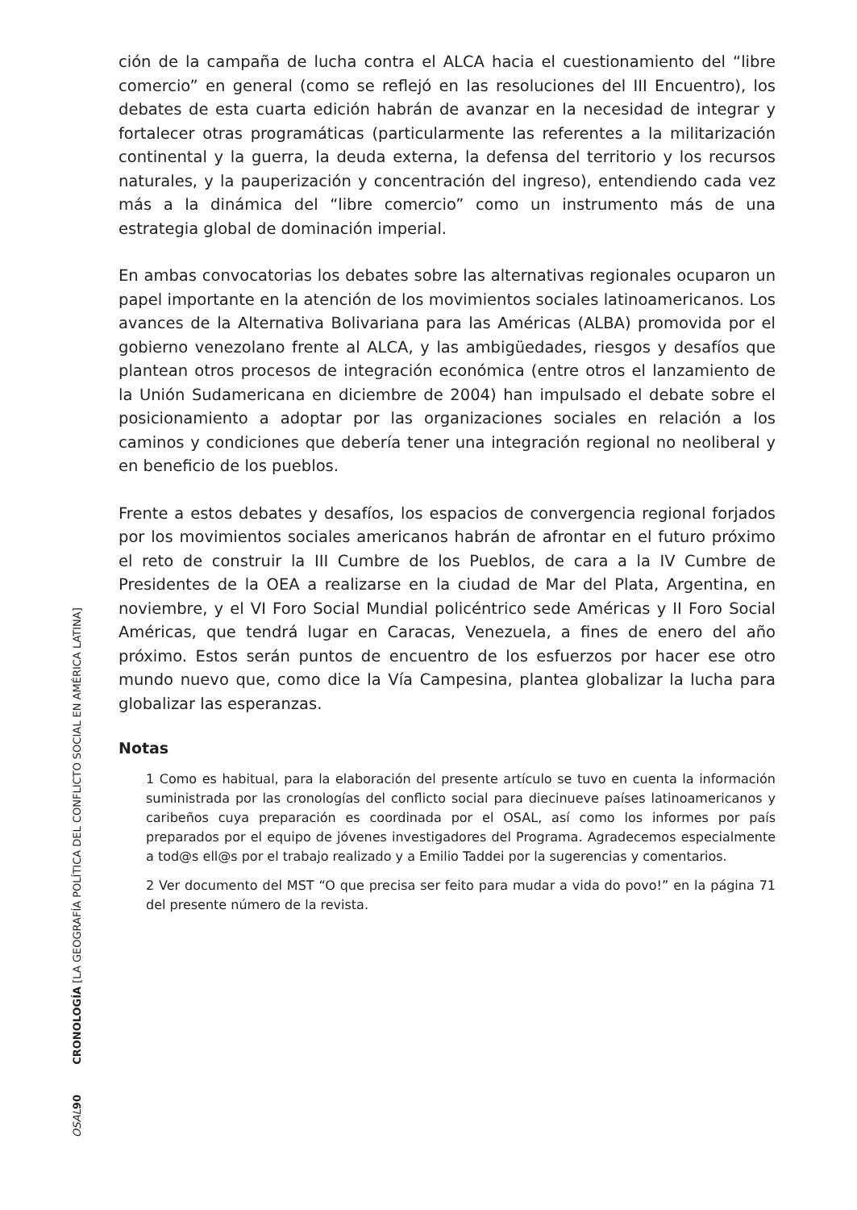ción de la campaña de lucha contra el ALCA hacia el cuestionamiento del “libre comercio” en general (como se reflejó en las resoluciones del III Encuentro), los debates de esta cuarta edición habrán de avanzar en la necesidad de integrar y fortalecer otras programáticas (particularmente las referentes a la militarización continental y la guerra, la deuda externa, la defensa del territorio y los recursos naturales, y la pauperización y concentración del ingreso), entendiendo cada vez más a la dinámica del “libre comercio” como un instrumento más de una estrategia global de dominación imperial.
En ambas convocatorias los debates sobre las alternativas regionales ocuparon un papel importante en la atención de los movimientos sociales latinoamericanos. Los avances de la Alternativa Bolivariana para las Américas (ALBA) promovida por el gobierno venezolano frente al ALCA, y las ambigüedades, riesgos y desafíos que plantean otros procesos de integración económica (entre otros el lanzamiento de la Unión Sudamericana en diciembre de 2004) han impulsado el debate sobre el posicionamiento a adoptar por las organizaciones sociales en relación a los caminos y condiciones que debería tener una integración regional no neoliberal y en beneficio de los pueblos.
Frente a estos debates y desafíos, los espacios de convergencia regional forjados por los movimientos sociales americanos habrán de afrontar en el futuro próximo el reto de construir la III Cumbre de los Pueblos, de cara a la IV Cumbre de Presidentes de la OEA a realizarse en la ciudad de Mar del Plata, Argentina, en noviembre, y el VI Foro Social Mundial policéntrico sede Américas y II Foro Social Américas, que tendrá lugar en Caracas, Venezuela, a fines de enero del año próximo. Estos serán puntos de encuentro de los esfuerzos por hacer ese otro mundo nuevo que, como dice la Vía Campesina, plantea globalizar la lucha para globalizar las esperanzas.
Notas
1 Como es habitual, para la elaboración del presente artículo se tuvo en cuenta la información suministrada por las cronologías del conflicto social para diecinueve países latinoamericanos y caribeños cuya preparación es coordinada por el OSAL, así como los informes por país preparados por el equipo de jóvenes investigadores del Programa. Agradecemos especialmente a tod@s ell@s por el trabajo realizado y a Emilio Taddei por la sugerencias y comentarios.
2 Ver documento del MST “O que precisa ser feito para mudar a vida do povo!” en la página 71 del presente número de la revista.
OSAL 90 CRONOLOGÍA [LA GEOGRAFÍA POLÍTICA DEL CONFLICTO SOCIAL EN AMÉRICA LATINA]